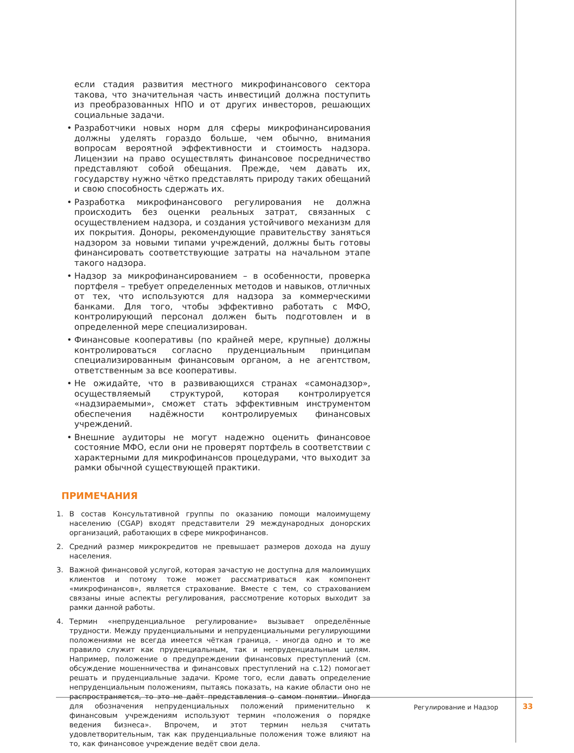если стадия развития местного микрофинансового сектора такова, что значительная часть инвестиций должна поступить из преобразованных НПО и от других инвесторов, решающих социальные задачи.
• Разработчики новых норм для сферы микрофинансирования должны уделять гораздо больше, чем обычно, внимания вопросам вероятной эффективности и стоимость надзора. Лицензии на право осуществлять финансовое посредничество представляют собой обещания. Прежде, чем давать их, государству нужно чётко представлять природу таких обещаний и свою способность сдержать их.
• Разработка микрофинансового регулирования не должна происходить без оценки реальных затрат, связанных с осуществлением надзора, и создания устойчивого механизм для их покрытия. Доноры, рекомендующие правительству заняться надзором за новыми типами учреждений, должны быть готовы финансировать соответствующие затраты на начальном этапе такого надзора.
• Надзор за микрофинансированием – в особенности, проверка портфеля – требует определенных методов и навыков, отличных от тех, что используются для надзора за коммерческими банками. Для того, чтобы эффективно работать с МФО, контролирующий персонал должен быть подготовлен и в определенной мере специализирован.
• Финансовые кооперативы (по крайней мере, крупные) должны контролироваться согласно пруденциальным принципам специализированным финансовым органом, а не агентством, ответственным за все кооперативы.
• Не ожидайте, что в развивающихся странах «самонадзор», осуществляемый структурой, которая контролируется «надзираемыми», сможет стать эффективным инструментом обеспечения надёжности контролируемых финансовых учреждений.
• Внешние аудиторы не могут надежно оценить финансовое состояние МФО, если они не проверят портфель в соответствии с характерными для микрофинансов процедурами, что выходит за рамки обычной существующей практики.
ПРИМЕЧАНИЯ
1. В состав Консультативной группы по оказанию помощи малоимущему населению (CGAP) входят представители 29 международных донорских организаций, работающих в сфере микрофинансов.
2. Средний размер микрокредитов не превышает размеров дохода на душу населения.
3. Важной финансовой услугой, которая зачастую не доступна для малоимущих клиентов и потому тоже может рассматриваться как компонент «микрофинансов», является страхование. Вместе с тем, со страхованием связаны иные аспекты регулирования, рассмотрение которых выходит за рамки данной работы.
4. Термин «непруденциальное регулирование» вызывает определённые трудности. Между пруденциальными и непруденциальными регулирующими положениями не всегда имеется чёткая граница, - иногда одно и то же правило служит как пруденциальным, так и непруденциальным целям. Например, положение о предупреждении финансовых преступлений (см. обсуждение мошенничества и финансовых преступлений на с.12) помогает решать и пруденциальные задачи. Кроме того, если давать определение непруденциальным положениям, пытаясь показать, на какие области оно не распространяется, то это не даёт представления о самом понятии. Иногда для обозначения непруденциальных положений применительно к финансовым учреждениям используют термин «положения о порядке ведения бизнеса». Впрочем, и этот термин нельзя считать удовлетворительным, так как пруденциальные положения тоже влияют на то, как финансовое учреждение ведёт свои дела.
Регулирование и Надзор 33